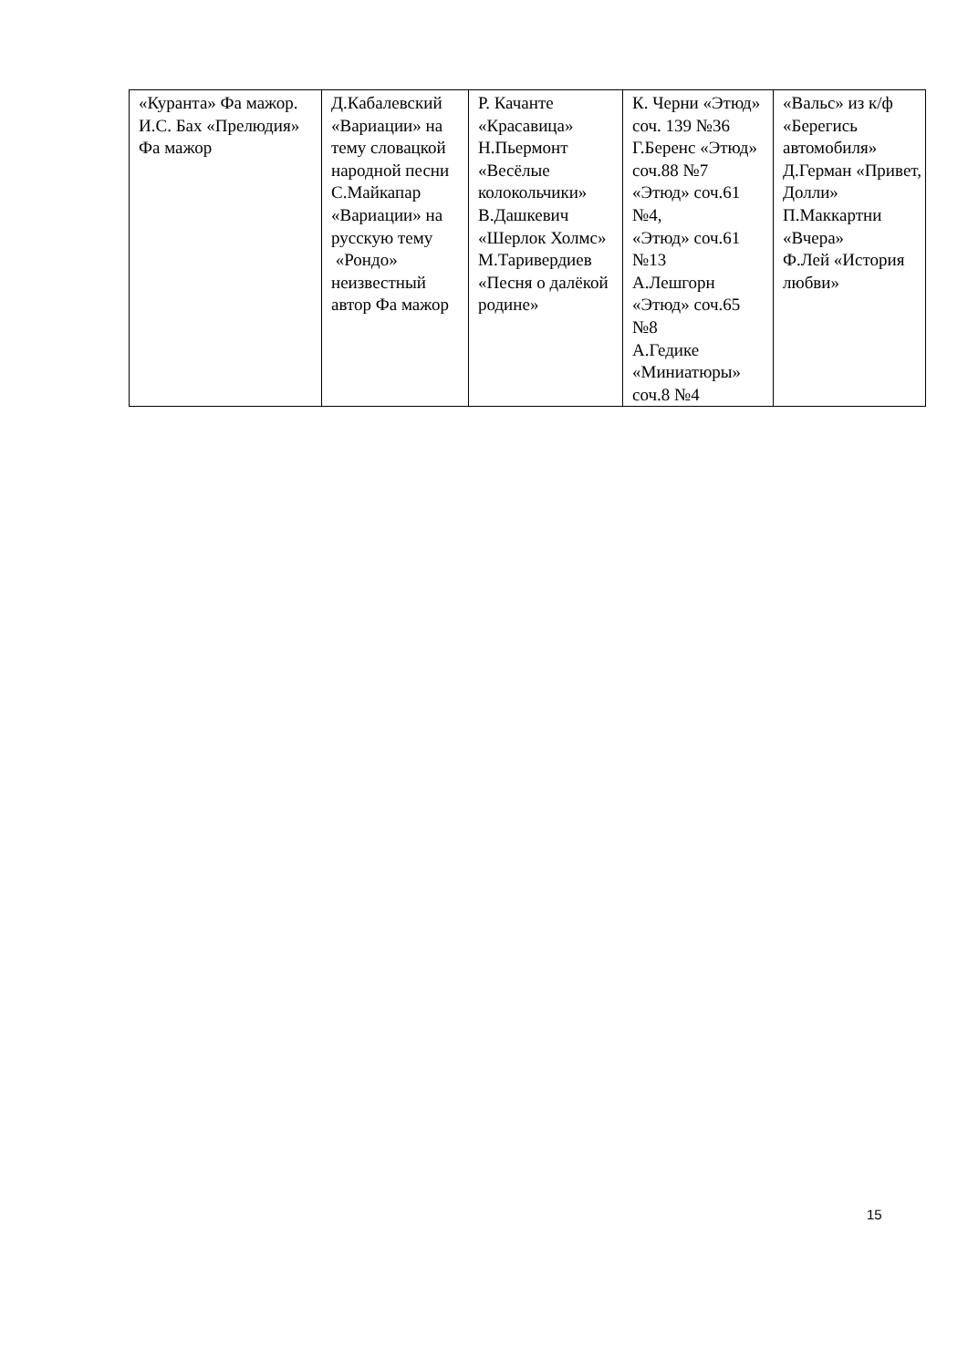| «Куранта» Фа мажор. И.С. Бах «Прелюдия» Фа мажор | Д.Кабалевский «Вариации» на тему словацкой народной песни С.Майкапар «Вариации» на русскую тему «Рондо» неизвестный автор Фа мажор | Р. Качанте «Красавица» Н.Пьермонт «Весёлые колокольчики» В.Дашкевич «Шерлок Холмс» М.Таривердиев «Песня о далёкой родине» | К. Черни «Этюд» соч. 139 №36 Г.Беренс «Этюд» соч.88 №7 «Этюд» соч.61 №4, «Этюд» соч.61 №13 А.Лешгорн «Этюд» соч.65 №8 А.Гедике «Миниатюры» соч.8 №4 | «Вальс» из к/ф «Берегись автомобиля» Д.Герман «Привет, Долли» П.Маккартни «Вчера» Ф.Лей «История любви» |
15